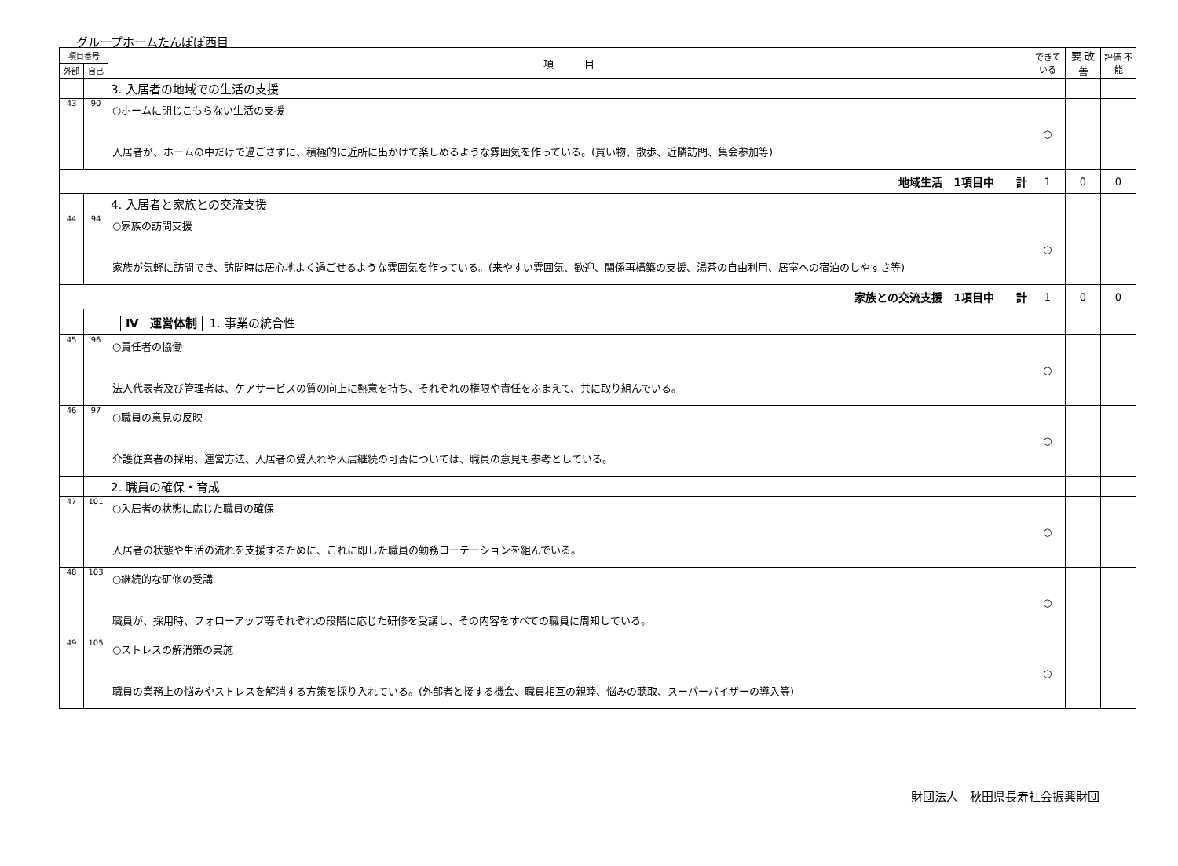グループホームたんぽぽ西目
| 項目番号 | | 項 目 | できて いる | 要 改善 | 評価 不能 |
| --- | --- | --- | --- | --- | --- |
| 外部 | 自己 | | | | |
| | | 3. 入居者の地域での生活の支援 | | | |
| 43 | 90 | ○ホームに閉じこもらない生活の支援 入居者が、ホームの中だけで過ごさずに、積極的に近所に出かけて楽しめるような雰囲気を作っている。(買い物、散歩、近隣訪問、集会参加等) | ○ | | |
| 地域生活 1項目中 計 | | | 1 | 0 | 0 |
| | | 4. 入居者と家族との交流支援 | | | |
| 44 | 94 | ○家族の訪問支援 家族が気軽に訪問でき、訪問時は居心地よく過ごせるような雰囲気を作っている。(来やすい雰囲気、歓迎、関係再構築の支援、湯茶の自由利用、居室への宿泊のしやすさ等) | ○ | | |
| 家族との交流支援 1項目中 計 | | | 1 | 0 | 0 |
| | | Ⅳ 運営体制 1. 事業の統合性 | | | |
| 45 | 96 | ○責任者の協働 法人代表者及び管理者は、ケアサービスの質の向上に熱意を持ち、それぞれの権限や責任をふまえて、共に取り組んでいる。 | ○ | | |
| 46 | 97 | ○職員の意見の反映 介護従業者の採用、運営方法、入居者の受入れや入居継続の可否については、職員の意見も参考としている。 | ○ | | |
| | | 2. 職員の確保・育成 | | | |
| 47 | 101 | ○入居者の状態に応じた職員の確保 入居者の状態や生活の流れを支援するために、これに即した職員の勤務ローテーションを組んでいる。 | ○ | | |
| 48 | 103 | ○継続的な研修の受講 職員が、採用時、フォローアップ等それぞれの段階に応じた研修を受講し、その内容をすべての職員に周知している。 | ○ | | |
| 49 | 105 | ○ストレスの解消策の実施 職員の業務上の悩みやストレスを解消する方策を採り入れている。(外部者と接する機会、職員相互の親睦、悩みの聴取、スーパーバイザーの導入等) | ○ | | |
財団法人　秋田県長寿社会振興財団